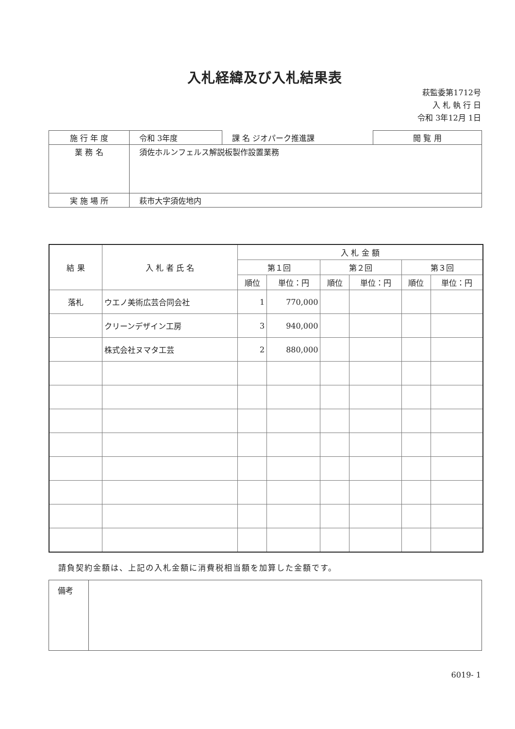入札経緯及び入札結果表
萩監委第1712号
入 札 執 行 日
令和 3年12月 1日
| 施 行 年 度 | 令和 3年度 | 課 名 ジオパーク推進課 | 閲 覧 用 |
| 業 務 名 | 須佐ホルンフェルス解説板製作設置業務 | | |
| 実 施 場 所 | 萩市大字須佐地内 | | |
| 結 果 | 入 札 者 氏 名 | 入 札 金 額 | | | | | |
| --- | --- | --- | --- | --- | --- | --- | --- |
| | | 第１回 | | 第２回 | | 第３回 | |
| | | 順位 | 単位：円 | 順位 | 単位：円 | 順位 | 単位：円 |
| 落札 | ウエノ美術広芸合同会社 | 1 | 770,000 | | | | |
| | クリーンデザイン工房 | 3 | 940,000 | | | | |
| | 株式会社ヌマタ工芸 | 2 | 880,000 | | | | |
請負契約金額は、上記の入札金額に消費税相当額を加算した金額です。
| 備考 | |
6019- 1